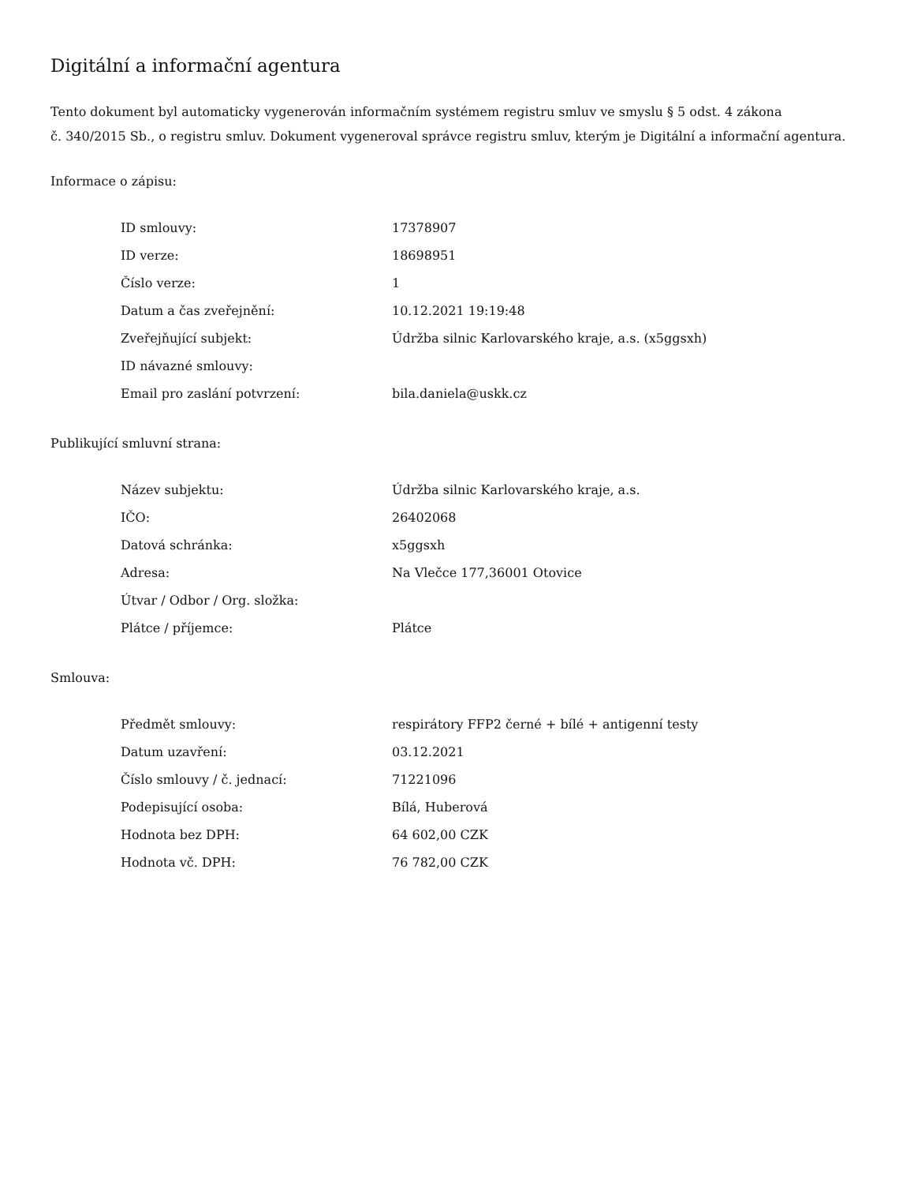Digitální a informační agentura
Tento dokument byl automaticky vygenerován informačním systémem registru smluv ve smyslu § 5 odst. 4 zákona
č. 340/2015 Sb., o registru smluv. Dokument vygeneroval správce registru smluv, kterým je Digitální a informační agentura.
Informace o zápisu:
| ID smlouvy: | 17378907 |
| ID verze: | 18698951 |
| Číslo verze: | 1 |
| Datum a čas zveřejnění: | 10.12.2021 19:19:48 |
| Zveřejňující subjekt: | Údržba silnic Karlovarského kraje, a.s. (x5ggsxh) |
| ID návazné smlouvy: | |
| Email pro zaslání potvrzení: | bila.daniela@uskk.cz |
Publikující smluvní strana:
| Název subjektu: | Údržba silnic Karlovarského kraje, a.s. |
| IČO: | 26402068 |
| Datová schránka: | x5ggsxh |
| Adresa: | Na Vlečce 177,36001 Otovice |
| Útvar / Odbor / Org. složka: | |
| Plátce / příjemce: | Plátce |
Smlouva:
| Předmět smlouvy: | respirátory FFP2 černé + bílé + antigenní testy |
| Datum uzavření: | 03.12.2021 |
| Číslo smlouvy / č. jednací: | 71221096 |
| Podepisující osoba: | Bílá, Huberová |
| Hodnota bez DPH: | 64 602,00 CZK |
| Hodnota vč. DPH: | 76 782,00 CZK |